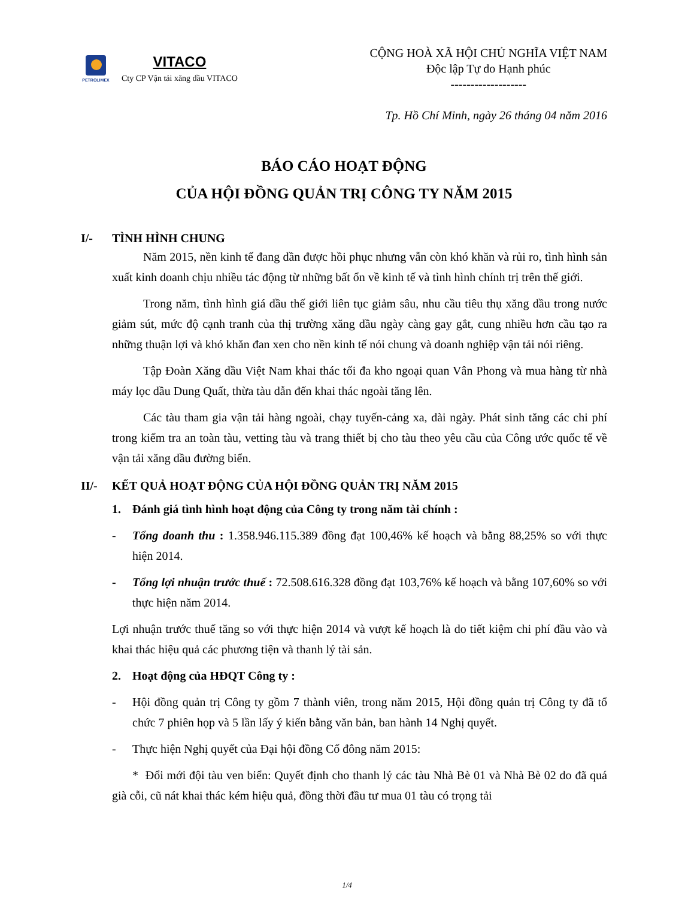PETROLIMEX
VITACO
Cty CP Vận tải xăng dầu VITACO
CỘNG HOÀ XÃ HỘI CHỦ NGHĨA VIỆT NAM
Độc lập Tự do Hạnh phúc
-------------------
Tp. Hồ Chí Minh, ngày 26 tháng 04 năm 2016
BÁO CÁO HOẠT ĐỘNG
CỦA HỘI ĐỒNG QUẢN TRỊ CÔNG TY NĂM 2015
I/- TÌNH HÌNH CHUNG
Năm 2015, nền kinh tế đang dần được hồi phục nhưng vẫn còn khó khăn và rủi ro, tình hình sản xuất kinh doanh chịu nhiều tác động từ những bất ổn về kinh tế và tình hình chính trị trên thế giới.
Trong năm, tình hình giá dầu thế giới liên tục giảm sâu, nhu cầu tiêu thụ xăng dầu trong nước giảm sút, mức độ cạnh tranh của thị trường xăng dầu ngày càng gay gắt, cung nhiều hơn cầu tạo ra những thuận lợi và khó khăn đan xen cho nền kinh tế nói chung và doanh nghiệp vận tải nói riêng.
Tập Đoàn Xăng dầu Việt Nam khai thác tối đa kho ngoại quan Vân Phong và mua hàng từ nhà máy lọc dầu Dung Quất, thừa tàu dẫn đến khai thác ngoài tăng lên.
Các tàu tham gia vận tải hàng ngoài, chạy tuyến-cảng xa, dài ngày. Phát sinh tăng các chi phí trong kiểm tra an toàn tàu, vetting tàu và trang thiết bị cho tàu theo yêu cầu của Công ước quốc tế về vận tải xăng dầu đường biển.
II/- KẾT QUẢ HOẠT ĐỘNG CỦA HỘI ĐỒNG QUẢN TRỊ NĂM 2015
1. Đánh giá tình hình hoạt động của Công ty trong năm tài chính :
- Tổng doanh thu : 1.358.946.115.389 đồng đạt 100,46% kế hoạch và bằng 88,25% so với thực hiện 2014.
- Tổng lợi nhuận trước thuế : 72.508.616.328 đồng đạt 103,76% kế hoạch và bằng 107,60% so với thực hiện năm 2014.
Lợi nhuận trước thuế tăng so với thực hiện 2014 và vượt kế hoạch là do tiết kiệm chi phí đầu vào và khai thác hiệu quả các phương tiện và thanh lý tài sản.
2. Hoạt động của HĐQT Công ty :
- Hội đồng quản trị Công ty gồm 7 thành viên, trong năm 2015, Hội đồng quản trị Công ty đã tổ chức 7 phiên họp và 5 lần lấy ý kiến bằng văn bản, ban hành 14 Nghị quyết.
- Thực hiện Nghị quyết của Đại hội đồng Cổ đông năm 2015:
* Đổi mới đội tàu ven biển: Quyết định cho thanh lý các tàu Nhà Bè 01 và Nhà Bè 02 do đã quá già cỗi, cũ nát khai thác kém hiệu quả, đồng thời đầu tư mua 01 tàu có trọng tải
1/4